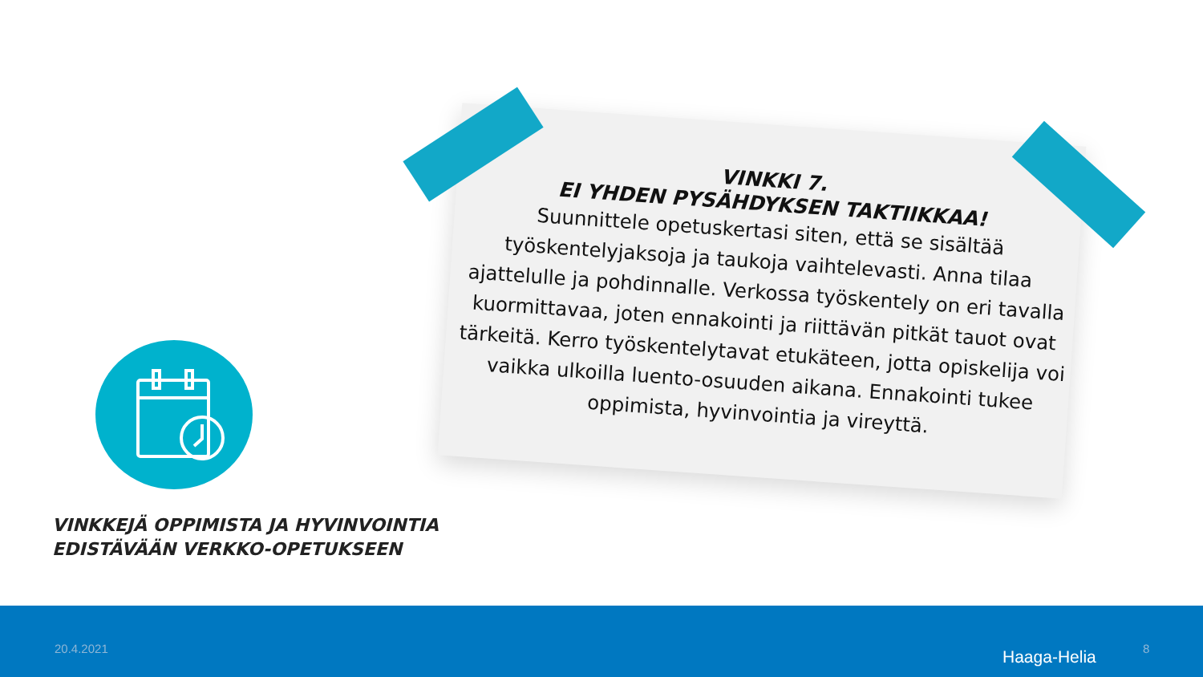VINKKI 7.
EI YHDEN PYSÄHDYKSEN TAKTIIKKAA!
Suunnittele opetuskertasi siten, että se sisältää työskentelyjaksoja ja taukoja vaihtelevasti. Anna tilaa ajattelulle ja pohdinnalle. Verkossa työskentely on eri tavalla kuormittavaa, joten ennakointi ja riittävän pitkät tauot ovat tärkeitä. Kerro työskentelytavat etukäteen, jotta opiskelija voi vaikka ulkoilla luento-osuuden aikana. Ennakointi tukee oppimista, hyvinvointia ja vireyttä.
VINKKEJÄ OPPIMISTA JA HYVINVOINTIA
EDISTÄVÄÄN VERKKO-OPETUKSEEN
20.4.2021 Haaga-Helia 8